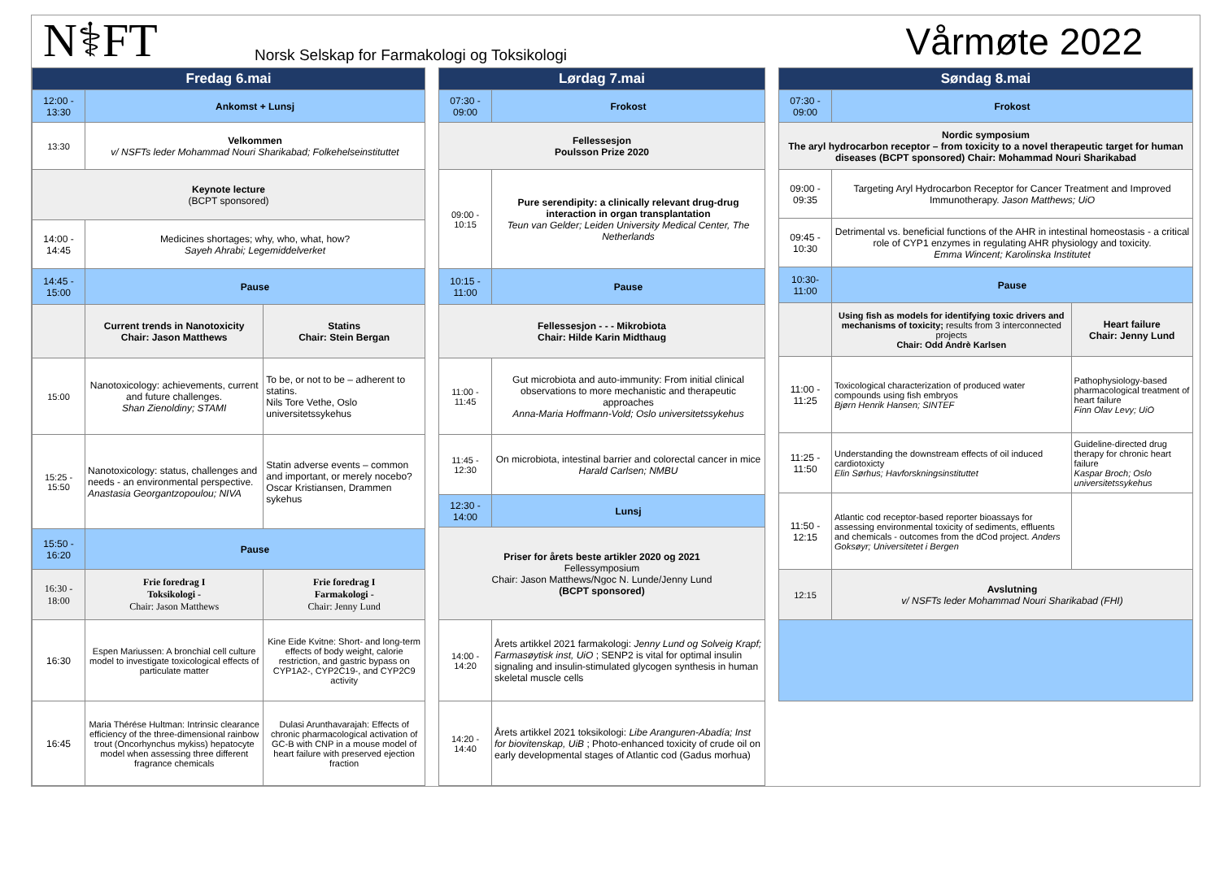N⚕FT
Norsk Selskap for Farmakologi og Toksikologi
Vårmøte 2022
| Fredag 6.mai | | |
| --- | --- | --- |
| 12:00 - 13:30 | Ankomst + Lunsj | |
| 13:30 | Velkommen v/ NSFTs leder Mohammad Nouri Sharikabad; Folkehelseinstituttet | |
| Keynote lecture (BCPT sponsored) | | |
| 14:00 - 14:45 | Medicines shortages; why, who, what, how? Sayeh Ahrabi; Legemiddelverket | |
| 14:45 - 15:00 | Pause | |
| | Current trends in Nanotoxicity Chair: Jason Matthews | Statins Chair: Stein Bergan |
| 15:00 | Nanotoxicology: achievements, current and future challenges. Shan Zienoldiny; STAMI | To be, or not to be – adherent to statins. Nils Tore Vethe, Oslo universitetssykehus |
| 15:25 - 15:50 | Nanotoxicology: status, challenges and needs - an environmental perspective. Anastasia Georgantzopoulou; NIVA | Statin adverse events – common and important, or merely nocebo? Oscar Kristiansen, Drammen sykehus |
| 15:50 - 16:20 | Pause | |
| 16:30 - 18:00 | Frie foredrag I Toksikologi - Chair: Jason Matthews | Frie foredrag I Farmakologi - Chair: Jenny Lund |
| 16:30 | Espen Mariussen: A bronchial cell culture model to investigate toxicological effects of particulate matter | Kine Eide Kvitne: Short- and long-term effects of body weight, calorie restriction, and gastric bypass on CYP1A2-, CYP2C19-, and CYP2C9 activity |
| 16:45 | Maria Thérése Hultman: Intrinsic clearance efficiency of the three-dimensional rainbow trout (Oncorhynchus mykiss) hepatocyte model when assessing three different fragrance chemicals | Dulasi Arunthavarajah: Effects of chronic pharmacological activation of GC-B with CNP in a mouse model of heart failure with preserved ejection fraction |
| Lørdag 7.mai | |
| --- | --- |
| 07:30 - 09:00 | Frokost |
| Fellessesjon Poulsson Prize 2020 | |
| 09:00 - 10:15 | Pure serendipity: a clinically relevant drug-drug interaction in organ transplantation Teun van Gelder; Leiden University Medical Center, The Netherlands |
| 10:15 - 11:00 | Pause |
| Fellessesjon - - - Mikrobiota Chair: Hilde Karin Midthaug | |
| 11:00 - 11:45 | Gut microbiota and auto-immunity: From initial clinical observations to more mechanistic and therapeutic approaches Anna-Maria Hoffmann-Vold; Oslo universitetssykehus |
| 11:45 - 12:30 | On microbiota, intestinal barrier and colorectal cancer in mice Harald Carlsen; NMBU |
| 12:30 - 14:00 | Lunsj |
| Priser for årets beste artikler 2020 og 2021 Fellessymposium Chair: Jason Matthews/Ngoc N. Lunde/Jenny Lund (BCPT sponsored) | |
| 14:00 - 14:20 | Årets artikkel 2021 farmakologi: Jenny Lund og Solveig Krapf; Farmasøytisk inst, UiO ; SENP2 is vital for optimal insulin signaling and insulin-stimulated glycogen synthesis in human skeletal muscle cells |
| 14:20 - 14:40 | Årets artikkel 2021 toksikologi: Libe Aranguren-Abadía; Inst for biovitenskap, UiB ; Photo-enhanced toxicity of crude oil on early developmental stages of Atlantic cod (Gadus morhua) |
| Søndag 8.mai | | |
| --- | --- | --- |
| 07:30 - 09:00 | Frokost | |
| Nordic symposium The aryl hydrocarbon receptor – from toxicity to a novel therapeutic target for human diseases (BCPT sponsored) Chair: Mohammad Nouri Sharikabad | | |
| 09:00 - 09:35 | Targeting Aryl Hydrocarbon Receptor for Cancer Treatment and Improved Immunotherapy. Jason Matthews; UiO | |
| 09:45 - 10:30 | Detrimental vs. beneficial functions of the AHR in intestinal homeostasis - a critical role of CYP1 enzymes in regulating AHR physiology and toxicity. Emma Wincent; Karolinska Institutet | |
| 10:30- 11:00 | Pause | |
| | Using fish as models for identifying toxic drivers and mechanisms of toxicity; results from 3 interconnected projects Chair: Odd Andrè Karlsen | Heart failure Chair: Jenny Lund |
| 11:00 - 11:25 | Toxicological characterization of produced water compounds using fish embryos Bjørn Henrik Hansen; SINTEF | Pathophysiology-based pharmacological treatment of heart failure Finn Olav Levy; UiO |
| 11:25 - 11:50 | Understanding the downstream effects of oil induced cardiotoxicty Elin Sørhus; Havforskningsinstituttet | Guideline-directed drug therapy for chronic heart failure Kaspar Broch; Oslo universitetssykehus |
| 11:50 - 12:15 | Atlantic cod receptor-based reporter bioassays for assessing environmental toxicity of sediments, effluents and chemicals - outcomes from the dCod project. Anders Goksøyr; Universitetet i Bergen | |
| 12:15 | Avslutning v/ NSFTs leder Mohammad Nouri Sharikabad (FHI) | |